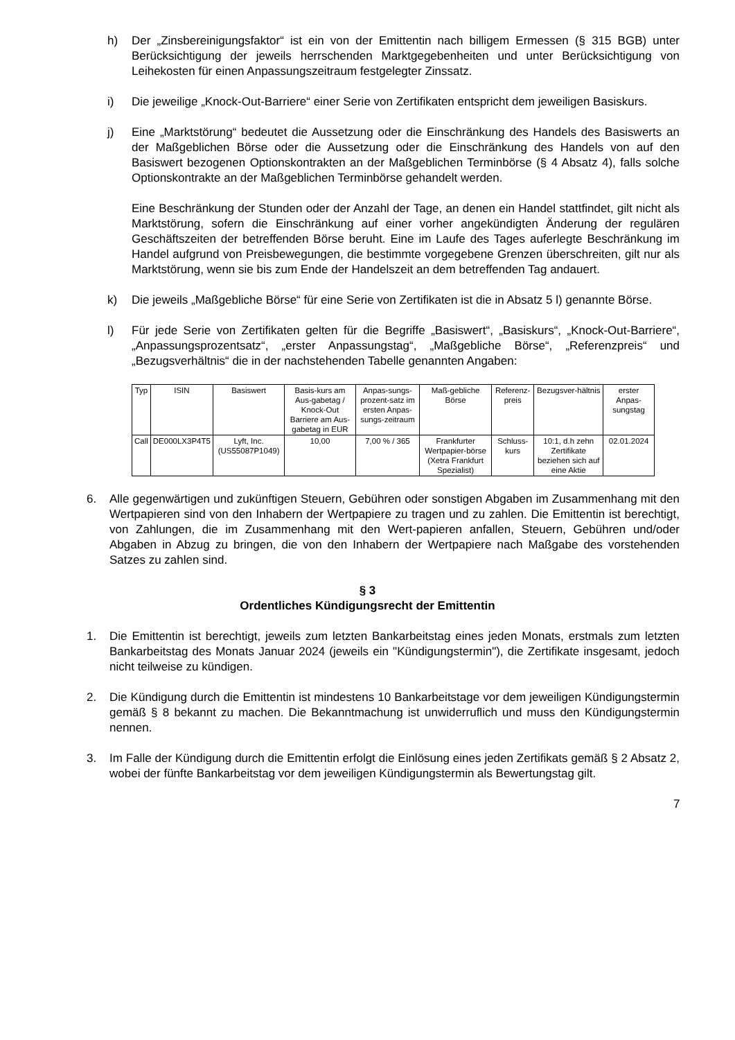h) Der „Zinsbereinigungsfaktor“ ist ein von der Emittentin nach billigem Ermessen (§ 315 BGB) unter Berücksichtigung der jeweils herrschenden Marktgegebenheiten und unter Berücksichtigung von Leihekosten für einen Anpassungszeitraum festgelegter Zinssatz.
i) Die jeweilige „Knock-Out-Barriere“ einer Serie von Zertifikaten entspricht dem jeweiligen Basiskurs.
j) Eine „Marktstörung“ bedeutet die Aussetzung oder die Einschränkung des Handels des Basiswerts an der Maßgeblichen Börse oder die Aussetzung oder die Einschränkung des Handels von auf den Basiswert bezogenen Optionskontrakten an der Maßgeblichen Terminbörse (§ 4 Absatz 4), falls solche Optionskontrakte an der Maßgeblichen Terminbörse gehandelt werden.
Eine Beschränkung der Stunden oder der Anzahl der Tage, an denen ein Handel stattfindet, gilt nicht als Marktstörung, sofern die Einschränkung auf einer vorher angekündigten Änderung der regulären Geschäftszeiten der betreffenden Börse beruht. Eine im Laufe des Tages auferlegte Beschränkung im Handel aufgrund von Preisbewegungen, die bestimmte vorgegebene Grenzen überschreiten, gilt nur als Marktstörung, wenn sie bis zum Ende der Handelszeit an dem betreffenden Tag andauert.
k) Die jeweils „Maßgebliche Börse“ für eine Serie von Zertifikaten ist die in Absatz 5 l) genannte Börse.
l) Für jede Serie von Zertifikaten gelten für die Begriffe „Basiswert“, „Basiskurs“, „Knock-Out-Barriere“, „Anpassungsprozentsatz“, „erster Anpassungstag“, „Maßgebliche Börse“, „Referenzpreis“ und „Bezugsverhältnis“ die in der nachstehenden Tabelle genannten Angaben:
| Typ | ISIN | Basiswert | Basis-kurs am Aus-gabetag / Knock-Out Barriere am Aus-gabetag in EUR | Anpas-sungs-prozent-satz im ersten Anpas-sungs-zeitraum | Maß-gebliche Börse | Referenz-preis | Bezugsver-hältnis | erster Anpas-sungstag |
| --- | --- | --- | --- | --- | --- | --- | --- | --- |
| Call | DE000LX3P4T5 | Lyft, Inc. (US55087P1049) | 10,00 | 7,00 % / 365 | Frankfurter Wertpapier-börse (Xetra Frankfurt Spezialist) | Schluss-kurs | 10:1, d.h zehn Zertifikate beziehen sich auf eine Aktie | 02.01.2024 |
6. Alle gegenwärtigen und zukünftigen Steuern, Gebühren oder sonstigen Abgaben im Zusammenhang mit den Wertpapieren sind von den Inhabern der Wertpapiere zu tragen und zu zahlen. Die Emittentin ist berechtigt, von Zahlungen, die im Zusammenhang mit den Wert-papieren anfallen, Steuern, Gebühren und/oder Abgaben in Abzug zu bringen, die von den Inhabern der Wertpapiere nach Maßgabe des vorstehenden Satzes zu zahlen sind.
§ 3
Ordentliches Kündigungsrecht der Emittentin
1. Die Emittentin ist berechtigt, jeweils zum letzten Bankarbeitstag eines jeden Monats, erstmals zum letzten Bankarbeitstag des Monats Januar 2024 (jeweils ein "Kündigungstermin"), die Zertifikate insgesamt, jedoch nicht teilweise zu kündigen.
2. Die Kündigung durch die Emittentin ist mindestens 10 Bankarbeitstage vor dem jeweiligen Kündigungstermin gemäß § 8 bekannt zu machen. Die Bekanntmachung ist unwiderruflich und muss den Kündigungstermin nennen.
3. Im Falle der Kündigung durch die Emittentin erfolgt die Einlösung eines jeden Zertifikats gemäß § 2 Absatz 2, wobei der fünfte Bankarbeitstag vor dem jeweiligen Kündigungstermin als Bewertungstag gilt.
7